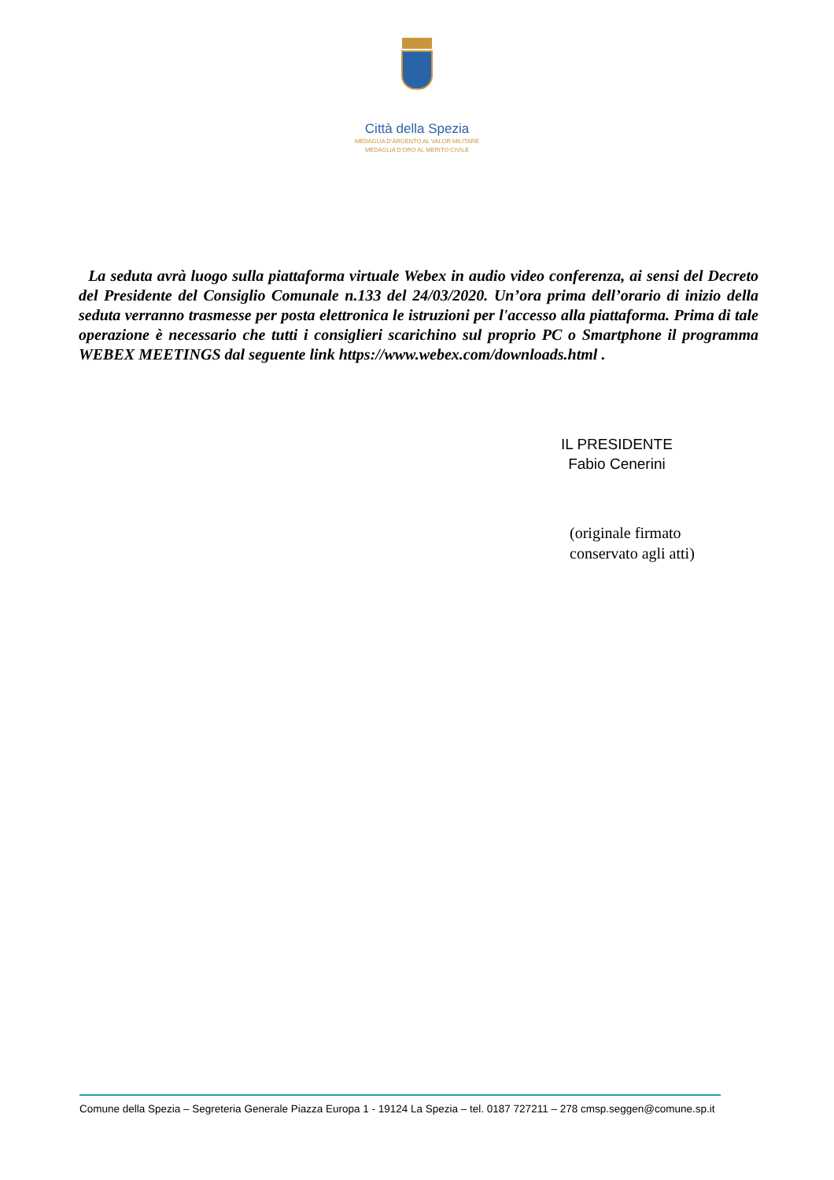Città della Spezia
MEDAGLIA D’ARGENTO AL VALOR MILITARE
MEDAGLIA D’ORO AL MERITO CIVILE
La seduta avrà luogo sulla piattaforma virtuale Webex in audio video conferenza, ai sensi del Decreto del Presidente del Consiglio Comunale n.133 del 24/03/2020. Un’ora prima dell’orario di inizio della seduta verranno trasmesse per posta elettronica le istruzioni per l'accesso alla piattaforma. Prima di tale operazione è necessario che tutti i consiglieri scarichino sul proprio PC o Smartphone il programma WEBEX MEETINGS dal seguente link https://www.webex.com/downloads.html .
IL PRESIDENTE
Fabio Cenerini
(originale firmato
conservato agli atti)
Comune della Spezia – Segreteria Generale Piazza Europa 1 - 19124 La Spezia – tel. 0187 727211 – 278 cmsp.seggen@comune.sp.it